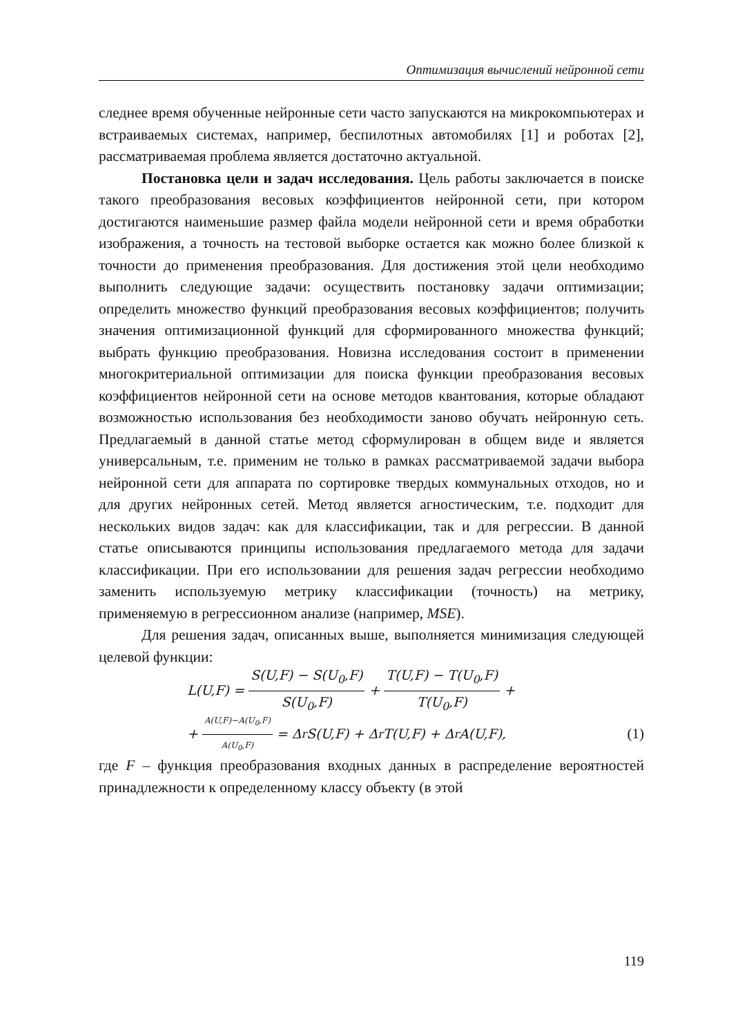Оптимизация вычислений нейронной сети
следнее время обученные нейронные сети часто запускаются на микрокомпьютерах и встраиваемых системах, например, беспилотных автомобилях [1] и роботах [2], рассматриваемая проблема является достаточно актуальной.
Постановка цели и задач исследования. Цель работы заключается в поиске такого преобразования весовых коэффициентов нейронной сети, при котором достигаются наименьшие размер файла модели нейронной сети и время обработки изображения, а точность на тестовой выборке остается как можно более близкой к точности до применения преобразования. Для достижения этой цели необходимо выполнить следующие задачи: осуществить постановку задачи оптимизации; определить множество функций преобразования весовых коэффициентов; получить значения оптимизационной функций для сформированного множества функций; выбрать функцию преобразования. Новизна исследования состоит в применении многокритериальной оптимизации для поиска функции преобразования весовых коэффициентов нейронной сети на основе методов квантования, которые обладают возможностью использования без необходимости заново обучать нейронную сеть. Предлагаемый в данной статье метод сформулирован в общем виде и является универсальным, т.е. применим не только в рамках рассматриваемой задачи выбора нейронной сети для аппарата по сортировке твердых коммунальных отходов, но и для других нейронных сетей. Метод является агностическим, т.е. подходит для нескольких видов задач: как для классификации, так и для регрессии. В данной статье описываются принципы использования предлагаемого метода для задачи классификации. При его использовании для решения задач регрессии необходимо заменить используемую метрику классификации (точность) на метрику, применяемую в регрессионном анализе (например, MSE).
Для решения задач, описанных выше, выполняется минимизация следующей целевой функции:
L(U,F) = S(U,F) − S(U<sub>0</sub>,F) S(U<sub>0</sub>,F) + T(U,F) − T(U<sub>0</sub>,F) T(U<sub>0</sub>,F) +
+ A(U,F)−A(U<sub>0</sub>,F) A(U<sub>0</sub>,F) = Δ<sub>r</sub>S(U,F) + Δ<sub>r</sub>T(U,F) + Δ<sub>r</sub>A(U,F), (1)
где F – функция преобразования входных данных в распределение вероятностей принадлежности к определенному классу объекту (в этой
119